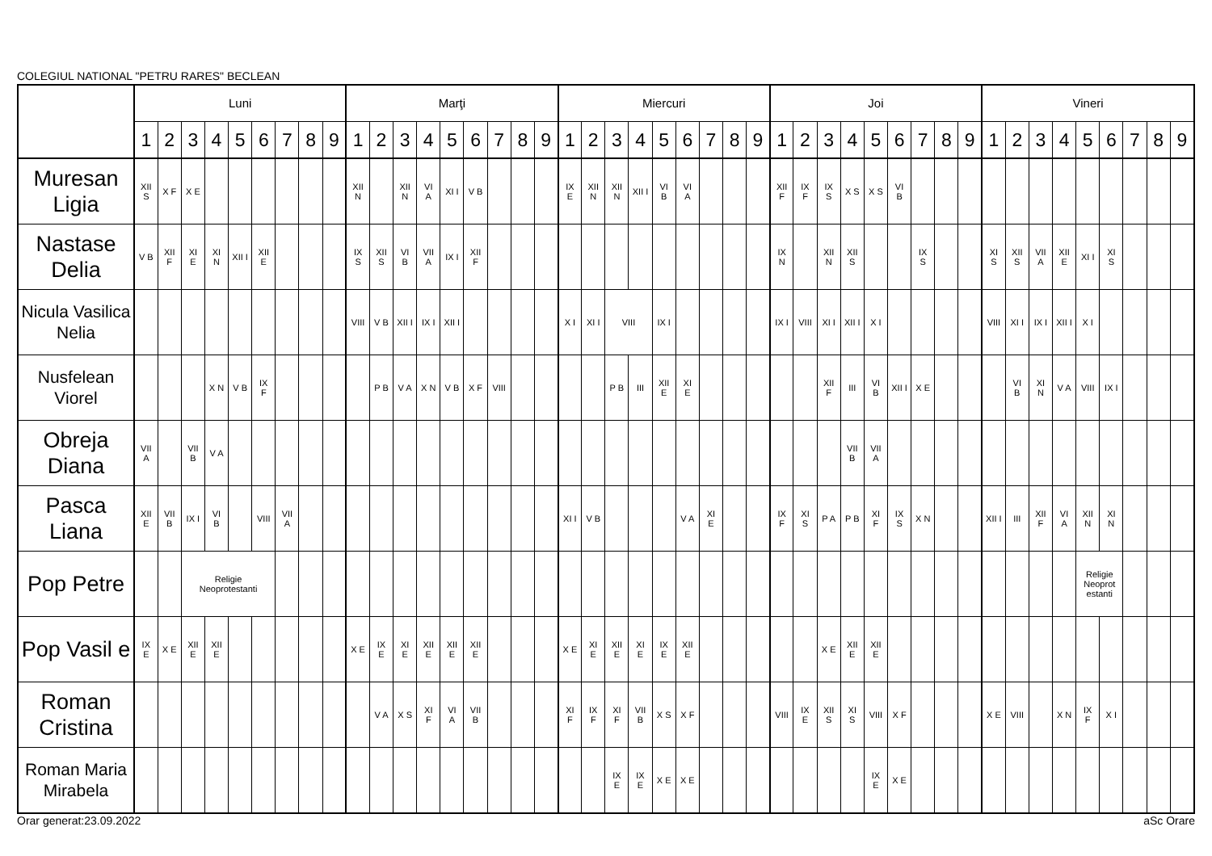COLEGIUL NATIONAL "PETRU RARES" BECLEAN
| | Luni | | | | | | | | | Marţi | | | | | | | | | Miercuri | | | | | | | | | Joi | | | | | | | | | Vineri | | | | | | | | |
| | 1 | 2 | 3 | 4 | 5 | 6 | 7 | 8 | 9 | 1 | 2 | 3 | 4 | 5 | 6 | 7 | 8 | 9 | 1 | 2 | 3 | 4 | 5 | 6 | 7 | 8 | 9 | 1 | 2 | 3 | 4 | 5 | 6 | 7 | 8 | 9 | 1 | 2 | 3 | 4 | 5 | 6 | 7 | 8 | 9 |
| Muresan Ligia | XII S | X F | X E | | | | | | | XII N | | XII N | VI A | XI I | V B | | | | IX E | XII N | XII N | XII I | VI B | VI A | | | | XII F | IX F | IX S | X S | X S | VI B | | | | | | | | | | | | |
| Nastase Delia | V B | XII F | XI E | XI N | XII I | XII E | | | | IX S | XII S | VI B | VII A | IX I | XII F | | | | | | | | | | | | | IX N | | XII N | XII S | | | IX S | | | XI S | XII S | VII A | XII E | XI I | XI S | | | |
| Nicula Vasilica Nelia | | | | | | | | | | VIII | V B | XII I | IX I | XII I | | | | | X I | XI I | VIII | | IX I | | | | | IX I | VIII | XI I | XII I | X I | | | | | VIII | XI I | IX I | XII I | X I | | | | |
| Nusfelean Viorel | | | | X N | V B | IX F | | | | | P B | V A | X N | V B | X F | VIII | | | | | P B | III | XII E | XI E | | | | | | XII F | III | VI B | XII I | X E | | | | VI B | XI N | V A | VIII | IX I | | | |
| Obreja Diana | VII A | | VII B | V A | | | | | | | | | | | | | | | | | | | | | | | | | | | VII B | VII A | | | | | | | | | | | | | |
| Pasca Liana | XII E | VII B | IX I | VI B | | VIII | VII A | | | | | | | | | | | | XI I | V B | | | | V A | XI E | | | IX F | XI S | P A | P B | XI F | IX S | X N | | | XII I | III | XII F | VI A | XII N | XI N | | | |
| Pop Petre | | | Religie Neoprotestanti | | | | | | | | | | | | | | | | | | | | | | | | | | | | | | | | | | | | | | Religie Neoprot estanti | | | | |
| Pop Vasil e | IX E | X E | XII E | XII E | | | | | | X E | IX E | XI E | XII E | XII E | XII E | | | | X E | XI E | XII E | XI E | IX E | XII E | | | | | | X E | XII E | XII E | | | | | | | | | | | | | |
| Roman Cristina | | | | | | | | | | | V A | X S | XI F | VI A | VII B | | | | XI F | IX F | XI F | VII B | X S | X F | | | | VIII | IX E | XII S | XI S | VIII | X F | | | | X E | VIII | | X N | IX F | X I | | | |
| Roman Maria Mirabela | | | | | | | | | | | | | | | | | | | | | IX E | IX E | X E | X E | | | | | | | | IX E | X E | | | | | | | | | | | | |
Orar generat:23.09.2022 aSc Orare